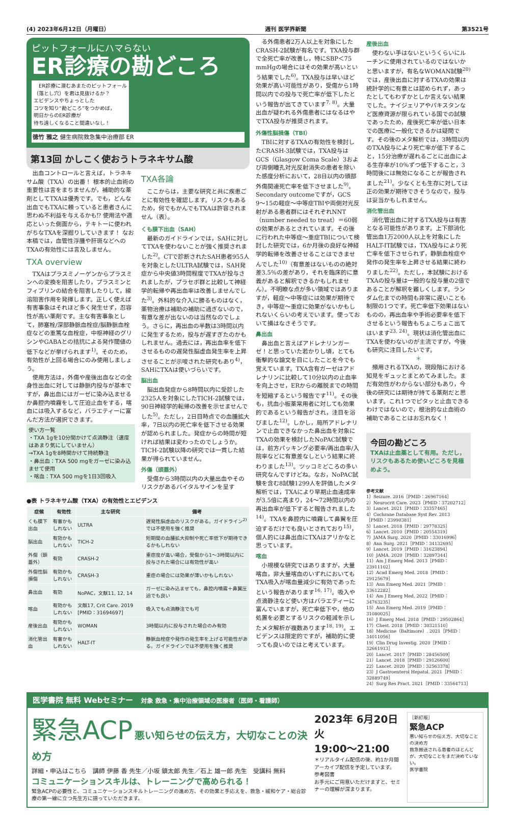(4) 2023年6月12日（月曜日） 週刊 医学界新聞 第3521号
ピットフォールにハマらない
ER診療の勘どころ
ER診療に潜むあまたのピットフォール
（落とし穴）を君は見抜けるか？
エビデンスやちょっとした
コツを知り“勘どころ”をつかめば，
明日からのER診療が
待ち遠しくなること間違いなし！
徳竹 雅之 健生病院救急集中治療部 ER
第13回 かしこく使おうトラネキサム酸
出血コントロールと言えば，トラネキサム酸（TXA）の出番！ 根本的止血術の重要性は言をまちませんが，補助的な薬剤としてTXAは優秀です。でも，どんな出血でもTXAに頼っていると患者さんに思わぬ不利益を与えるかも⁉ 使用法や適応といった側面から，テキトーに使われがちなTXAを深掘りしていきます！ なお本稿では，血管性浮腫や肝斑などへのTXAの有効性には言及しません。
TXA overview
TXAはプラスミノーゲンからプラスミンへの変換を阻害したり，プラスミンとフィブリンの結合を阻害したりして，線溶阻害作用を発揮します。正しく使えば有害事象はそれほど多く発生せず，忍容性が高い薬剤です。主な有害事象として，肺塞栓/深部静脈血栓症/脳静脈血栓症などの重篤な血栓症，中枢神経のグリシンやGABAとの拮抗による発作閾値の低下などが挙げられます<sup>1)</sup>。そのため，有効性が上回る場合にのみ使用しましょう。
使用方法は，外傷や産後出血などの全身性出血に対しては静脈内投与が基本ですが，鼻出血にはガーゼに染み込ませるか鼻腔内噴霧をして圧迫止血をする，喀血には吸入するなど，バラエティーに富んだ方法が選択できます。
使い方一覧
・TXA 1gを10分間かけて点滴静注（速度はあまり気にしていません）
→TXA 1gを8時間かけて持続静注
・鼻出血：TXA 500 mgをガーゼに染み込ませて使用
・喀血：TXA 500 mgを1日3回吸入
TXA各論
ここからは，主要な研究と共に疾患ごとに有効性を確認します。リスクもあるため，何でもかんでもTXAは許容されません（表）。
くも膜下出血（SAH）
最新のガイドラインでは，SAHに対してTXAを使わないことが強く推奨されました<sup>2)</sup>。CTで診断されたSAH患者955人を対象としたULTRA試験では，SAH発症から中央値3時間程度でTXAが投与されましたが，プラセボ群と比較して神経学的転帰や再出血率は改善しませんでした<sup>3)</sup>。外科的な介入に勝るものはなく，薬物治療は補助の補助に過ぎないので，有意な差が出ないのは当然なのでしょう。さらに，再出血の半数は3時間以内に発生するため，投与が遅すぎたのかもしれません。過去には，再出血率を低下させるものの遅発性脳虚血発生率を上昇させることが示唆された研究もあり<sup>4)</sup>，SAHにTXAは使いづらいです。
脳出血
脳出血発症から8時間以内に受診した2325人を対象にしたTICH-2試験では，90日神経学的転帰の改善を示せませんでした<sup>5)</sup>。ただし，2日目時点での血腫拡大率，7日以内の死亡率を低下させる効果が認められました。発症からの時間が短ければ結果は変わったのでしょうか。TICH-2試験以降の研究では一貫した結果が得られていません。
外傷（頭蓋外）
受傷から3時間以内の大量出血やそのリスクがあるバイタルサインを呈す
●表 トラネキサム酸（TXA）の有効性とエビデンス
| 症候 | 有効性 | 主な研究 | 備考 |
| --- | --- | --- | --- |
| くも膜下出血 | 有害かもしれない | ULTRA | 遅発性脳虚血のリスクがある。ガイドライン<sup>2)</sup>では不使用を強く推奨 |
| 脳出血 | 有効かもしれない | TICH-2 | 短期間の血腫拡大抑制や死亡率低下が期待できるかもしれない |
| 外傷（頭蓋外） | 有効 | CRASH-2 | 重症度が高い場合，受傷から1〜3時間以内に投与された場合には有効性が高い |
| 外傷性脳損傷 | 有効かもしれない | CRASH-3 | 重症の場合には効果が薄いかもしれない |
| 鼻出血 | 有効 | NoPAC，文献11, 12, 14 | ガーゼに染み込ませても，鼻腔内噴霧＋鼻翼圧迫でも良い |
| 喀血 | 有効かもしれない | 文献17, Crit Care. 2019 [PMID：31694697] | 吸入でも点滴静注でも可 |
| 産後出血 | 有効かもしれない | WOMAN | 3時間以内に投与された場合のみ有効 |
| 消化管出血 | 有害かもしれない | HALT-IT | 静脈血栓症や発作の発生率を上げる可能性がある。ガイドラインでは不使用を強く推奨 |
る外傷患者2万人以上を対象にしたCRASH-2試験が有名です。TXA投与群で全死亡率が改善し，特にSBP＜75 mmHgの場合にはその効果が高いという結果でした<sup>6)</sup>。TXA投与は早いほど効果が高い可能性があり，受傷から1時間以内での投与で死亡率が低下したという報告が出てきています<sup>7, 8)</sup>。大量出血が疑われる外傷患者にはなるはやでTXA投与が推奨されます。
外傷性脳損傷（TBI）
TBIに対するTXAの有効性を検討したCRASH-3試験では，TXA投与はGCS（Glasgow Coma Scale）3および両側瞳孔対光反射消失の患者を除いた感度分析において，28日以内の頭部外傷関連死亡率を低下させました<sup>9)</sup>。Secondary outcomeですが，GCS 9〜15の軽症〜中等症TBIや両側対光反射がある患者群にはそれぞれNNT（number needed to treat）＝60弱の効果があるとされています。その後に行われた中等症〜重症TBIについて検討した研究では，6か月後の良好な神経学的転帰を改善させることはできませんでした<sup>10)</sup>（有意差はないものの絶対差3.5％の差があり，それを臨床的に意義があると解釈できるかもしれません）。不明瞭な点が多い領域ではありますが，軽症〜中等症には効果が期待でき，中等症〜重症に効果がないかもしれないくらいの考えでいます。使っておいて損はなさそうです。
鼻出血
鼻出血と言えばアドレナリンガーゼ！と思っていた若かりし頃，とても衝撃的な論文を目にしたことを今でも覚えています。TXA含有ガーゼはアドレナリンに比較して10分以内の止血率を向上させ，ERからの離脱までの時間を短縮するという報告です<sup>11)</sup>。その後も，抗血小板薬常用者に対しても効果的であるという報告がされ，注目を浴びました<sup>12)</sup>。しかし，局所アドレナリンで止血できなかった鼻出血を対象にTXAの効果を検討したNoPAC試験では，前方パッキング必要率/再出血率/入院率などに有意差なしという結果に終わりました<sup>13)</sup>。ツッコミどころの多い研究なんですけどね。なお，NoPAC試験を含む8試験1299人を評価したメタ解析では，TXAにより早期止血達成率が3.5倍に高まり，24〜72時間以内の再出血率が低下すると報告されました<sup>14)</sup>。TXAを鼻腔内に噴霧して鼻翼を圧迫するだけでも良いとされており<sup>15)</sup>，個人的には鼻出血にTXAはアリかなと思っています。
喀血
小規模な研究ではありますが，大量喀血，非大量喀血のいずれにおいてもTXA吸入が喀血量減少に有効であったという報告があります<sup>16, 17)</sup>。吸入や点滴静注など使い方はバラエティーに富んでいますが，死亡率低下や，他の処置を必要とするリスクの軽減を示したメタ解析が複数あります<sup>18, 19)</sup>。エビデンスは限定的ですが，補助的に使っても良いのではと考えています。
産後出血
使わない手はないというくらいにルーチンに使用されているのではないかと思いますが，有名なWOMAN試験<sup>20)</sup>では，産後出血に対するTXAの効果は統計学的に有意とは認められず，あったとしてもわずかとしか言えない結果でした。ナイジェリアやパキスタンなど医療資源が限られている国での試験であったため，産後死亡率が低い日本での医療に一般化できるかは疑問です。その後のメタ解析では，3時間以内のTXA投与により死亡率が低下すること，15分治療が遅れるごとに出血による生存率が10％ずつ低下すること，3時間後には無効になることが報告されました<sup>21)</sup>。少なくとも生存に対しては正の効果が期待できそうなので，投与は妥当かもしれません。
消化管出血
消化管出血に対するTXA投与は有害となる可能性があります。上下部消化管出血1万2000人以上を対象にしたHALT-IT試験では，TXA投与により死亡率を低下させられず，静脈血栓症や発作の発生率を上昇させる結果に終わりました<sup>22)</sup>。ただし，本試験におけるTXAの投与量は一般的な投与量の2倍であることが解釈を難しくします。ランダム化までの時間も非常に遅いことも制限の1つです。死亡率低下効果はないものの，再出血率や手術必要率を低下させるという報告もちょこちょこ出てはいます<sup>23, 24)</sup>。現状は消化管出血にTXAを使わないのが主流ですが，今後も研究に注目したいです。
＊
頻用されるTXAの，現段階における知見をギュッとまとめてみました。まだ有効性がわからない部分もあり，今後の研究には期待が持てる薬剤だと思います。これ1つでピタッと止血できるわけではないので，根治的な止血術の補助であることはお忘れなく！
今回の勘どころ
TXAは止血薬として有用。ただし，リスクもあるため使いどころを見極めよう。
参考文献
1）Seizure. 2016［PMID：26967164］
2）Neurocrit Care. 2023［PMID：37202712］
3）Lancet. 2021［PMID：33357465］
4）Cochrane Database Syst Rev. 2013［PMID：23990381］
5）Lancet. 2018［PMID：29778325］
6）Lancet. 2010［PMID：20554319］
7）JAMA Surg. 2020［PMID：33016996］
8）Ann Surg. 2021［PMID：34132695］
9）Lancet. 2019［PMID：31623894］
10）JAMA. 2020［PMID：32897344］
11）Am J Emerg Med. 2013［PMID：23911102］
12）Acad Emerg Med. 2018［PMID：29125679］
13）Ann Emerg Med. 2021［PMID：33612282］
14）Am J Emerg Med. 2022［PMID：34763235］
15）Ann Emerg Med. 2019［PMID：31080025］
16）J Emerg Med. 2018［PMID：29502864］
17）Chest. 2018［PMID：30321510］
18）Medicine（Baltimore）. 2021［PMID：34011056］
19）Clin Drug Investig. 2020［PMID：32661913］
20）Lancet. 2017［PMID：28456509］
21）Lancet. 2018［PMID：29126600］
22）Lancet. 2020［PMID：32563378］
23）J Gastroenterol Hepatol. 2021［PMID：32889749］
24）Surg Res Pract. 2021［PMID：33564713］
医学書院 無料 Webセミナー　対象 救急・集中治療領域の医療者（医師・看護師）
緊急ACP 悪い知らせの伝え方，大切なことの決め方
詳細・申込はこちら　講師 伊藤 香 先生／小坂 鎮太郎 先生／石上 雄一郎 先生　受講料 無料
コミュニケーションスキルは、トレーニングで高められる！
緊急ACPの必要性と、コミュニケーションスキルトレーニングの進め方、その効果と手応えを、救急・緩和ケア・総合診療の第一線に立つ先生方に語っていただきます。
2023年 6月20日 火
19:00〜21:00
＊リアルタイム配信の後、約1か月間アーカイブ配信を予定しています。
参考図書
お手元にご用意いただけますと、セミナーの理解が深まります。
［新訂版］
緊急ACP
悪い知らせの伝え方、大切なことの決め方
救急搬送される患者のほとんどが、大切なことをまだ決めていない。
医学書院